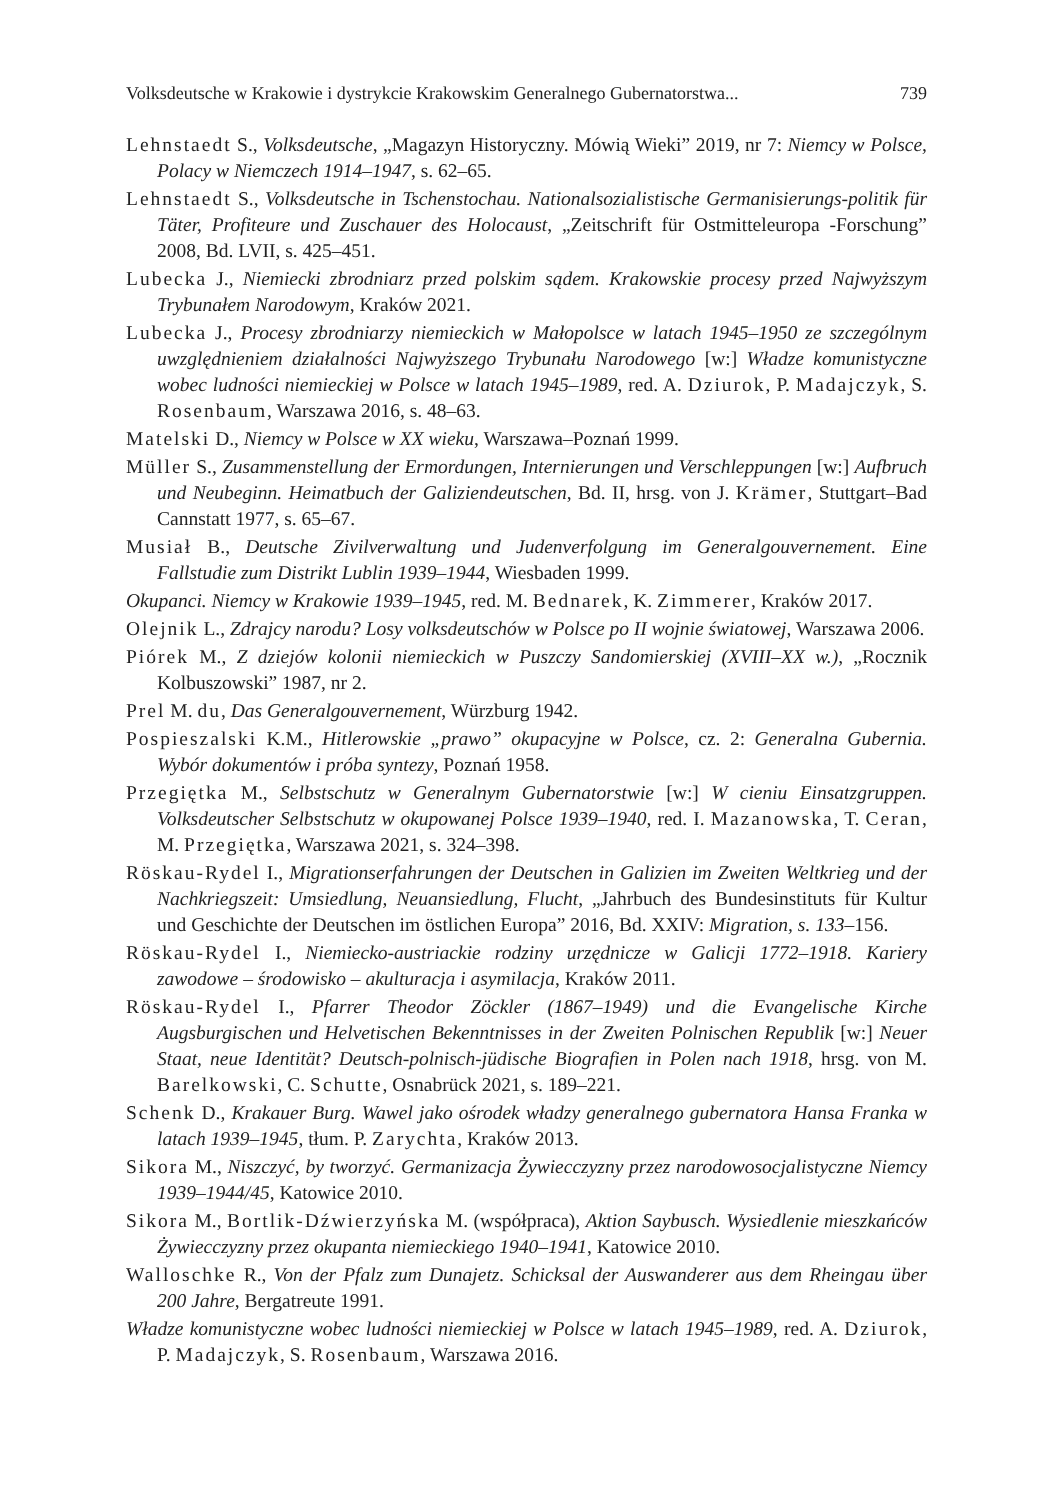Volksdeutsche w Krakowie i dystrykcie Krakowskim Generalnego Gubernatorstwa... 739
Lehnstaedt S., Volksdeutsche, „Magazyn Historyczny. Mówią Wieki” 2019, nr 7: Niemcy w Polsce, Polacy w Niemczech 1914–1947, s. 62–65.
Lehnstaedt S., Volksdeutsche in Tschenstochau. Nationalsozialistische Germanisierungs-politik für Täter, Profiteure und Zuschauer des Holocaust, „Zeitschrift für Ostmitteleuropa -Forschung” 2008, Bd. LVII, s. 425–451.
Lubecka J., Niemiecki zbrodniarz przed polskim sądem. Krakowskie procesy przed Najwyższym Trybunałem Narodowym, Kraków 2021.
Lubecka J., Procesy zbrodniarzy niemieckich w Małopolsce w latach 1945–1950 ze szczególnym uwzględnieniem działalności Najwyższego Trybunału Narodowego [w:] Władze komunistyczne wobec ludności niemieckiej w Polsce w latach 1945–1989, red. A. Dziurok, P. Madajczyk, S. Rosenbaum, Warszawa 2016, s. 48–63.
Matelski D., Niemcy w Polsce w XX wieku, Warszawa–Poznań 1999.
Müller S., Zusammenstellung der Ermordungen, Internierungen und Verschleppungen [w:] Aufbruch und Neubeginn. Heimatbuch der Galiziendeutschen, Bd. II, hrsg. von J. Krämer, Stuttgart–Bad Cannstatt 1977, s. 65–67.
Musiał B., Deutsche Zivilverwaltung und Judenverfolgung im Generalgouvernement. Eine Fallstudie zum Distrikt Lublin 1939–1944, Wiesbaden 1999.
Okupanci. Niemcy w Krakowie 1939–1945, red. M. Bednarek, K. Zimmerer, Kraków 2017.
Olejnik L., Zdrajcy narodu? Losy volksdeutschów w Polsce po II wojnie światowej, Warszawa 2006.
Piórek M., Z dziejów kolonii niemieckich w Puszczy Sandomierskiej (XVIII–XX w.), „Rocznik Kolbuszowski” 1987, nr 2.
Prel M. du, Das Generalgouvernement, Würzburg 1942.
Pospieszalski K.M., Hitlerowskie „prawo” okupacyjne w Polsce, cz. 2: Generalna Gubernia. Wybór dokumentów i próba syntezy, Poznań 1958.
Przegiętka M., Selbstschutz w Generalnym Gubernatorstwie [w:] W cieniu Einsatzgruppen. Volksdeutscher Selbstschutz w okupowanej Polsce 1939–1940, red. I. Mazanowska, T. Ceran, M. Przegiętka, Warszawa 2021, s. 324–398.
Röskau-Rydel I., Migrationserfahrungen der Deutschen in Galizien im Zweiten Weltkrieg und der Nachkriegszeit: Umsiedlung, Neuansiedlung, Flucht, „Jahrbuch des Bundesinstituts für Kultur und Geschichte der Deutschen im östlichen Europa” 2016, Bd. XXIV: Migration, s. 133–156.
Röskau-Rydel I., Niemiecko-austriackie rodziny urzędnicze w Galicji 1772–1918. Kariery zawodowe – środowisko – akulturacja i asymilacja, Kraków 2011.
Röskau-Rydel I., Pfarrer Theodor Zöckler (1867–1949) und die Evangelische Kirche Augsburgischen und Helvetischen Bekenntnisses in der Zweiten Polnischen Republik [w:] Neuer Staat, neue Identität? Deutsch-polnisch-jüdische Biografien in Polen nach 1918, hrsg. von M. Barelkowski, C. Schutte, Osnabrück 2021, s. 189–221.
Schenk D., Krakauer Burg. Wawel jako ośrodek władzy generalnego gubernatora Hansa Franka w latach 1939–1945, tłum. P. Zarychta, Kraków 2013.
Sikora M., Niszczyć, by tworzyć. Germanizacja Żywiecczyzny przez narodowosocjalistyczne Niemcy 1939–1944/45, Katowice 2010.
Sikora M., Bortlik-Dźwierzyńska M. (współpraca), Aktion Saybusch. Wysiedlenie mieszkańców Żywiecczyzny przez okupanta niemieckiego 1940–1941, Katowice 2010.
Walloschke R., Von der Pfalz zum Dunajetz. Schicksal der Auswanderer aus dem Rheingau über 200 Jahre, Bergatreute 1991.
Władze komunistyczne wobec ludności niemieckiej w Polsce w latach 1945–1989, red. A. Dziurok, P. Madajczyk, S. Rosenbaum, Warszawa 2016.